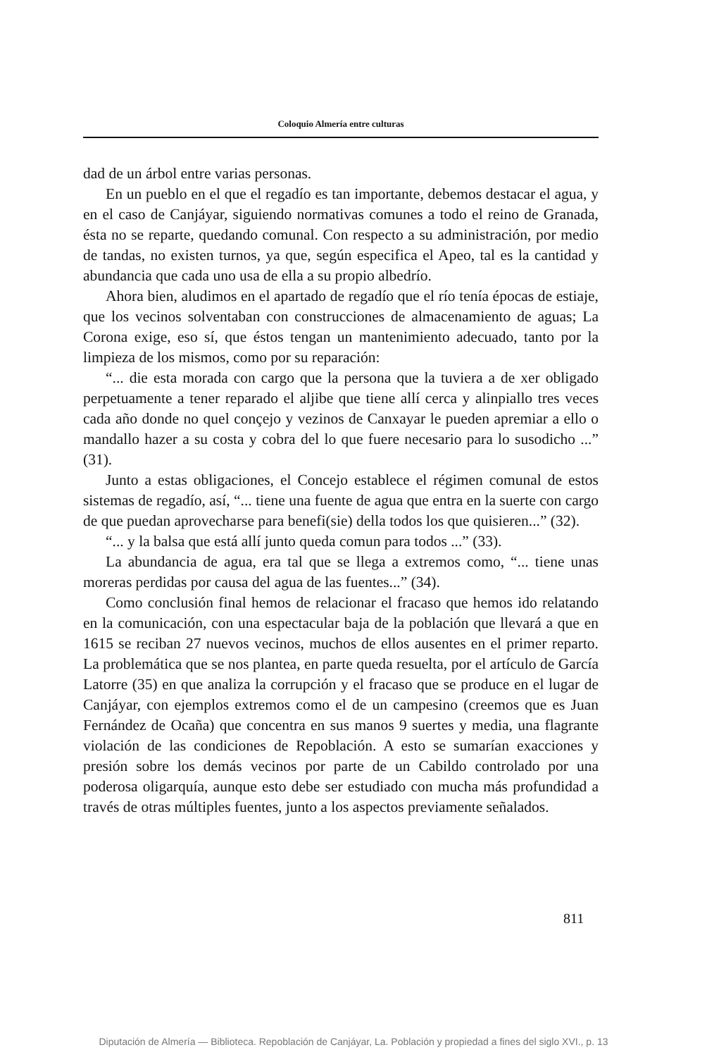Coloquio Almería entre culturas
dad de un árbol entre varias personas.
En un pueblo en el que el regadío es tan importante, debemos destacar el agua, y en el caso de Canjáyar, siguiendo normativas comunes a todo el reino de Granada, ésta no se reparte, quedando comunal. Con respecto a su administración, por medio de tandas, no existen turnos, ya que, según especifica el Apeo, tal es la cantidad y abundancia que cada uno usa de ella a su propio albedrío.
Ahora bien, aludimos en el apartado de regadío que el río tenía épocas de estiaje, que los vecinos solventaban con construcciones de almacenamiento de aguas; La Corona exige, eso sí, que éstos tengan un mantenimiento adecuado, tanto por la limpieza de los mismos, como por su reparación:
“... die esta morada con cargo que la persona que la tuviera a de xer obligado perpetuamente a tener reparado el aljibe que tiene allí cerca y alinpiallo tres veces cada año donde no quel conçejo y vezinos de Canxayar le pueden apremiar a ello o mandallo hazer a su costa y cobra del lo que fuere necesario para lo susodicho ...” (31).
Junto a estas obligaciones, el Concejo establece el régimen comunal de estos sistemas de regadío, así, “... tiene una fuente de agua que entra en la suerte con cargo de que puedan aprovecharse para benefi(sie) della todos los que quisieren...” (32).
“... y la balsa que está allí junto queda comun para todos ...” (33).
La abundancia de agua, era tal que se llega a extremos como, “... tiene unas moreras perdidas por causa del agua de las fuentes...” (34).
Como conclusión final hemos de relacionar el fracaso que hemos ido relatando en la comunicación, con una espectacular baja de la población que llevará a que en 1615 se reciban 27 nuevos vecinos, muchos de ellos ausentes en el primer reparto. La problemática que se nos plantea, en parte queda resuelta, por el artículo de García Latorre (35) en que analiza la corrupción y el fracaso que se produce en el lugar de Canjáyar, con ejemplos extremos como el de un campesino (creemos que es Juan Fernández de Ocaña) que concentra en sus manos 9 suertes y media, una flagrante violación de las condiciones de Repoblación. A esto se sumarían exacciones y presión sobre los demás vecinos por parte de un Cabildo controlado por una poderosa oligarquía, aunque esto debe ser estudiado con mucha más profundidad a través de otras múltiples fuentes, junto a los aspectos previamente señalados.
811
Diputación de Almería — Biblioteca. Repoblación de Canjáyar, La. Población y propiedad a fines del siglo XVI., p. 13